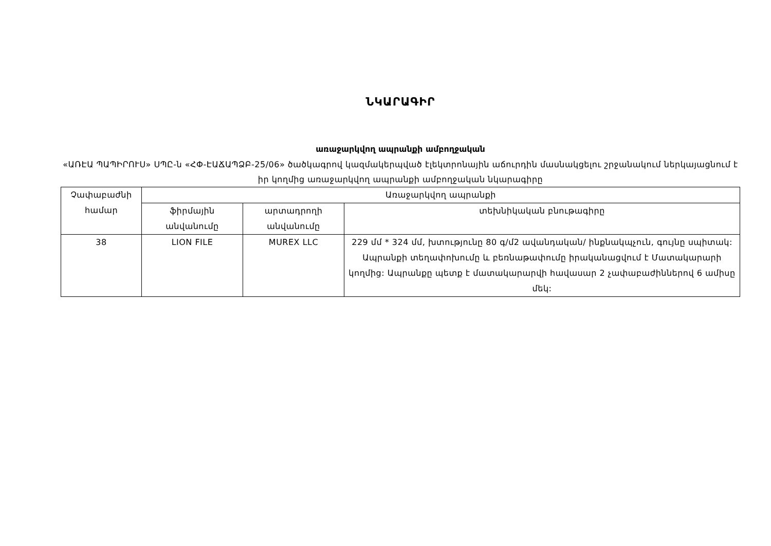ՆԿԱՐԱԳԻՐ
առաջարկվող ապրանքի ամբողջական
«ԱՌԷԱ ՊԱՊԻՐՈՒՍ» ՍՊԸ-ն «ՀՓ-ԷԱՃԱՊՁԲ-25/06» ծածկագրով կազմակերպված էլեկտրոնային աճուրդին մասնակցելու շրջանակում ներկայացնում է իր կողմից առաջարկվող ապրանքի ամբողջական նկարագիրը
| Չափաբաժնի համար | Առաջարկվող ապրանքի | | |
| --- | --- | --- | --- |
| | ֆիրմային անվանումը | արտադրողի անվանումը | տեխնիկական բնութագիրը |
| 38 | LION FILE | MUREX LLC | 229 մմ * 324 մմ, խտությունը 80 գ/մ2 ավանդական/ ինքնակպչուն, գույնը սպիտակ: Ապրանքի տեղափոխումը և բեռնաթափումը իրականացվում է Մատակարարի կողմից: Ապրանքը պետք է մատակարարվի հավասար 2 չափաբաժիններով 6 ամիսը մեկ: |